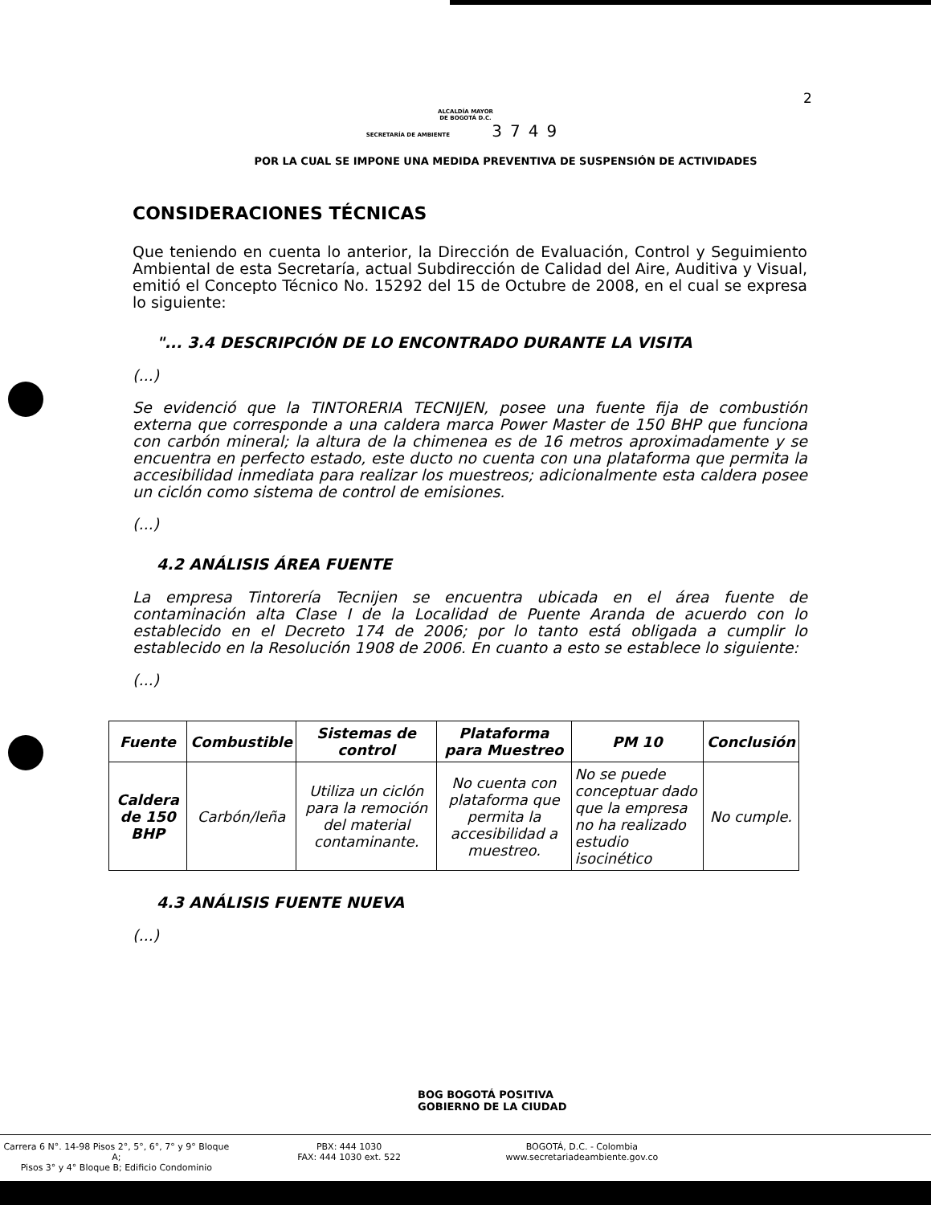2
ALCALDÍA MAYOR
DE BOGOTÁ D.C.
SECRETARÍA DE AMBIENTE 3749
POR LA CUAL SE IMPONE UNA MEDIDA PREVENTIVA DE SUSPENSIÓN DE ACTIVIDADES
CONSIDERACIONES TÉCNICAS
Que teniendo en cuenta lo anterior, la Dirección de Evaluación, Control y Seguimiento Ambiental de esta Secretaría, actual Subdirección de Calidad del Aire, Auditiva y Visual, emitió el Concepto Técnico No. 15292 del 15 de Octubre de 2008, en el cual se expresa lo siguiente:
"... 3.4 DESCRIPCIÓN DE LO ENCONTRADO DURANTE LA VISITA
(...)
Se evidenció que la TINTORERIA TECNIJEN, posee una fuente fija de combustión externa que corresponde a una caldera marca Power Master de 150 BHP que funciona con carbón mineral; la altura de la chimenea es de 16 metros aproximadamente y se encuentra en perfecto estado, este ducto no cuenta con una plataforma que permita la accesibilidad inmediata para realizar los muestreos; adicionalmente esta caldera posee un ciclón como sistema de control de emisiones.
(...)
4.2 ANÁLISIS ÁREA FUENTE
La empresa Tintorería Tecnijen se encuentra ubicada en el área fuente de contaminación alta Clase I de la Localidad de Puente Aranda de acuerdo con lo establecido en el Decreto 174 de 2006; por lo tanto está obligada a cumplir lo establecido en la Resolución 1908 de 2006. En cuanto a esto se establece lo siguiente:
(...)
| Fuente | Combustible | Sistemas de control | Plataforma para Muestreo | PM 10 | Conclusión |
| --- | --- | --- | --- | --- | --- |
| Caldera de 150 BHP | Carbón/leña | Utiliza un ciclón para la remoción del material contaminante. | No cuenta con plataforma que permita la accesibilidad a muestreo. | No se puede conceptuar dado que la empresa no ha realizado estudio isocinético | No cumple. |
4.3 ANÁLISIS FUENTE NUEVA
(...)
BOG BOGOTÁ POSITIVA
GOBIERNO DE LA CIUDAD
Carrera 6 N°. 14-98 Pisos 2°, 5°, 6°, 7° y 9° Bloque A;
Pisos 3° y 4° Bloque B; Edificio Condominio
PBX: 444 1030
FAX: 444 1030 ext. 522
BOGOTÁ, D.C. - Colombia
www.secretariadeambiente.gov.co